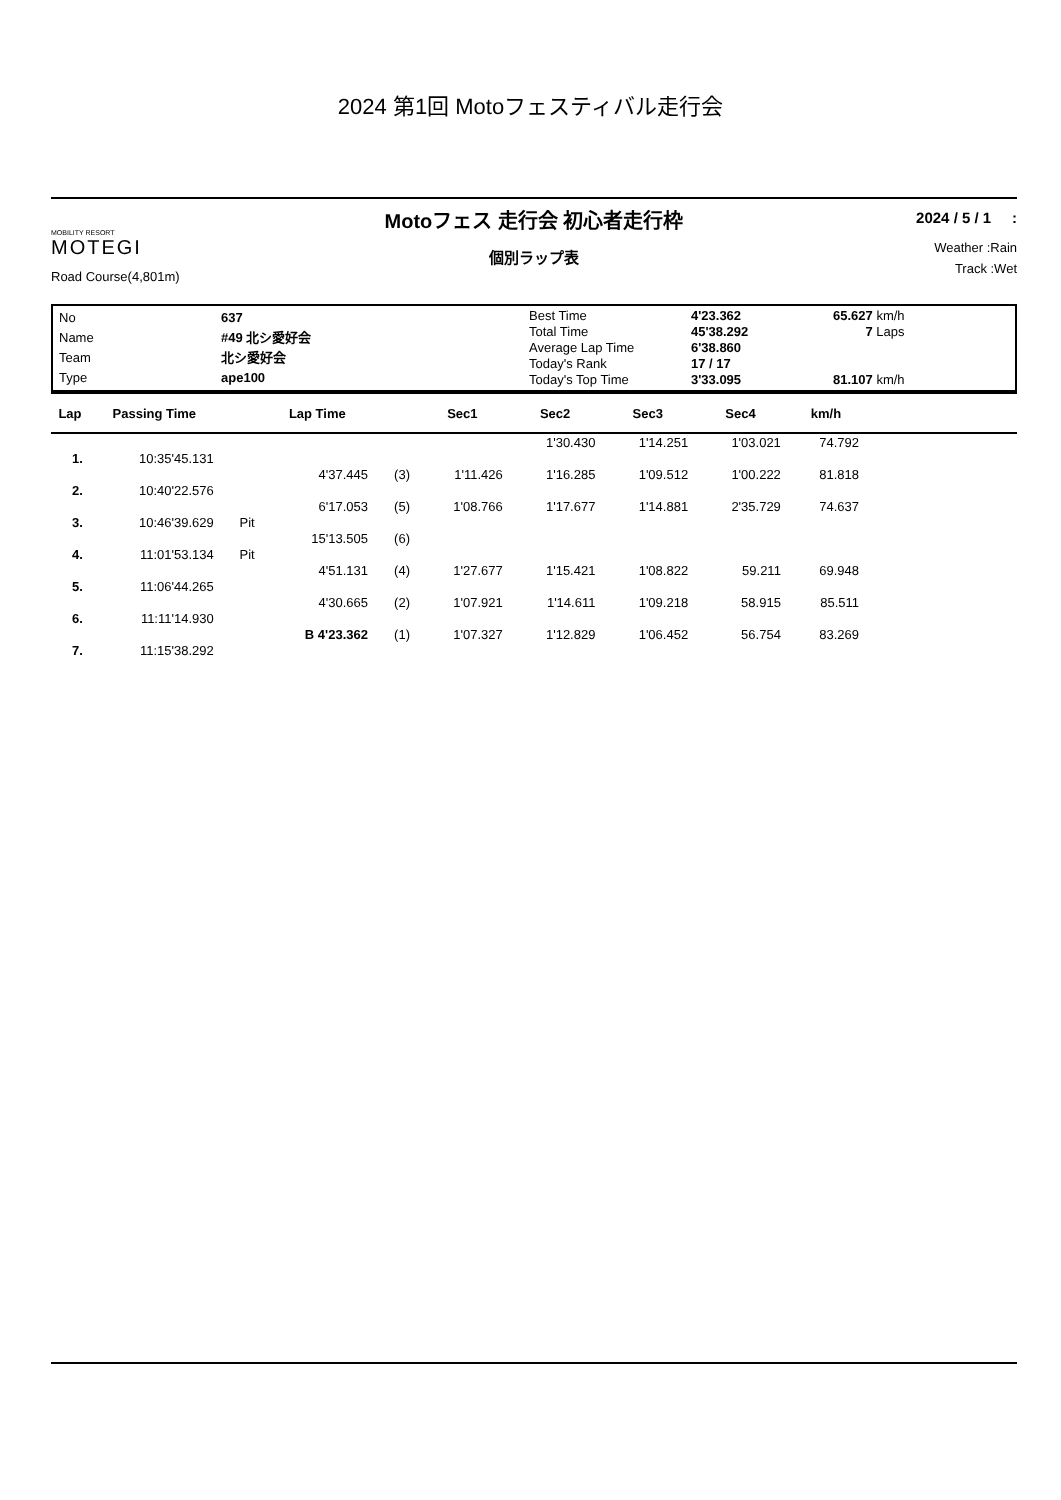2024 第1回 Motoフェスティバル走行会
MOBILITY RESORT
MOTEGI
Road Course(4,801m)
Motoフェス 走行会 初心者走行枠
個別ラップ表
2024 / 5 / 1 :
Weather :Rain
Track :Wet
| No | 637 |
| Name | #49 北シ愛好会 |
| Team | 北シ愛好会 |
| Type | ape100 |
| Best Time | 4'23.362 | 65.627 km/h |
| Total Time | 45'38.292 | 7 Laps |
| Average Lap Time | 6'38.860 | |
| Today's Rank | 17 / 17 | |
| Today's Top Time | 3'33.095 | 81.107 km/h |
| Lap | Passing Time | | Lap Time | | Sec1 | Sec2 | Sec3 | Sec4 | km/h | |
| --- | --- | --- | --- | --- | --- | --- | --- | --- | --- | --- |
| | | | | | | 1'30.430 | 1'14.251 | 1'03.021 | 74.792 | |
| 1. | 10:35'45.131 | | | | | | | | | |
| | | | 4'37.445 | (3) | 1'11.426 | 1'16.285 | 1'09.512 | 1'00.222 | 81.818 | |
| 2. | 10:40'22.576 | | | | | | | | | |
| | | | 6'17.053 | (5) | 1'08.766 | 1'17.677 | 1'14.881 | 2'35.729 | 74.637 | |
| 3. | 10:46'39.629 | Pit | | | | | | | | |
| | | | 15'13.505 | (6) | | | | | | |
| 4. | 11:01'53.134 | Pit | | | | | | | | |
| | | | 4'51.131 | (4) | 1'27.677 | 1'15.421 | 1'08.822 | 59.211 | 69.948 | |
| 5. | 11:06'44.265 | | | | | | | | | |
| | | | 4'30.665 | (2) | 1'07.921 | 1'14.611 | 1'09.218 | 58.915 | 85.511 | |
| 6. | 11:11'14.930 | | | | | | | | | |
| | | | B 4'23.362 | (1) | 1'07.327 | 1'12.829 | 1'06.452 | 56.754 | 83.269 | |
| 7. | 11:15'38.292 | | | | | | | | | |